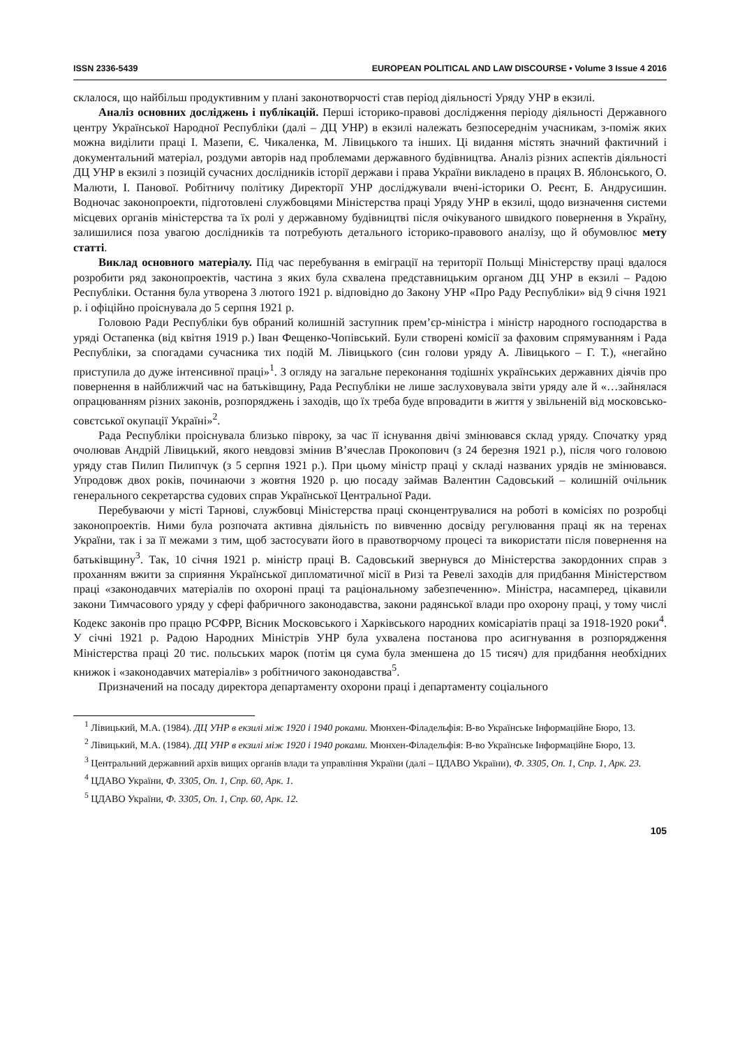ISSN 2336-5439 EUROPEAN POLITICAL AND LAW DISCOURSE • Volume 3 Issue 4 2016
склалося, що найбільш продуктивним у плані законотворчості став період діяльності Уряду УНР в екзилі.
Аналіз основних досліджень і публікацій. Перші історико-правові дослідження періоду діяльності Державного центру Української Народної Республіки (далі – ДЦ УНР) в екзилі належать безпосереднім учасникам, з-поміж яких можна виділити праці І. Мазепи, Є. Чикаленка, М. Лівицького та інших. Ці видання містять значний фактичний і документальний матеріал, роздуми авторів над проблемами державного будівництва. Аналіз різних аспектів діяльності ДЦ УНР в екзилі з позицій сучасних дослідників історії держави і права України викладено в працях В. Яблонського, О. Малюти, І. Панової. Робітничу політику Директорії УНР досліджували вчені-історики О. Реєнт, Б. Андрусишин. Водночас законопроекти, підготовлені службовцями Міністерства праці Уряду УНР в екзилі, щодо визначення системи місцевих органів міністерства та їх ролі у державному будівництві після очікуваного швидкого повернення в Україну, залишилися поза увагою дослідників та потребують детального історико-правового аналізу, що й обумовлює мету статті.
Виклад основного матеріалу. Під час перебування в еміграції на території Польщі Міністерству праці вдалося розробити ряд законопроектів, частина з яких була схвалена представницьким органом ДЦ УНР в екзилі – Радою Республіки. Остання була утворена 3 лютого 1921 р. відповідно до Закону УНР «Про Раду Республіки» від 9 січня 1921 р. і офіційно проіснувала до 5 серпня 1921 р.
Головою Ради Республіки був обраний колишній заступник прем’єр-міністра і міністр народного господарства в уряді Остапенка (від квітня 1919 р.) Іван Фещенко-Чопівський. Були створені комісії за фаховим спрямуванням і Рада Республіки, за спогадами сучасника тих подій М. Лівицького (син голови уряду А. Лівицького – Г. Т.), «негайно приступила до дуже інтенсивної праці»<sup>1</sup>. З огляду на загальне переконання тодішніх українських державних діячів про повернення в найближчий час на батьківщину, Рада Республіки не лише заслуховувала звіти уряду але й «…зайнялася опрацюванням різних законів, розпоряджень і заходів, що їх треба буде впровадити в життя у звільненій від московсько-совєтської окупації Україні»<sup>2</sup>.
Рада Республіки проіснувала близько півроку, за час її існування двічі змінювався склад уряду. Спочатку уряд очолював Андрій Лівицький, якого невдовзі змінив В’ячеслав Прокопович (з 24 березня 1921 р.), після чого головою уряду став Пилип Пилипчук (з 5 серпня 1921 р.). При цьому міністр праці у складі названих урядів не змінювався. Упродовж двох років, починаючи з жовтня 1920 р. цю посаду займав Валентин Садовський – колишній очільник генерального секретарства судових справ Української Центральної Ради.
Перебуваючи у місті Тарнові, службовці Міністерства праці сконцентрувалися на роботі в комісіях по розробці законопроектів. Ними була розпочата активна діяльність по вивченню досвіду регулювання праці як на теренах України, так і за її межами з тим, щоб застосувати його в правотворчому процесі та використати після повернення на батьківщину<sup>3</sup>. Так, 10 січня 1921 р. міністр праці В. Садовський звернувся до Міністерства закордонних справ з проханням вжити за сприяння Української дипломатичної місії в Ризі та Ревелі заходів для придбання Міністерством праці «законодавчих матеріалів по охороні праці та раціональному забезпеченню». Міністра, насамперед, цікавили закони Тимчасового уряду у сфері фабричного законодавства, закони радянської влади про охорону праці, у тому числі Кодекс законів про працю РСФРР, Вісник Московського і Харківського народних комісаріатів праці за 1918-1920 роки<sup>4</sup>. У січні 1921 р. Радою Народних Міністрів УНР була ухвалена постанова про асигнування в розпорядження Міністерства праці 20 тис. польських марок (потім ця сума була зменшена до 15 тисяч) для придбання необхідних книжок і «законодавчих матеріалів» з робітничого законодавства<sup>5</sup>.
Призначений на посаду директора департаменту охорони праці і департаменту соціального
<sup>1</sup> Лівицький, М.А. (1984). ДЦ УНР в екзилі між 1920 і 1940 роками. Мюнхен-Філадельфія: В-во Українське Інформаційне Бюро, 13.
<sup>2</sup> Лівицький, М.А. (1984). ДЦ УНР в екзилі між 1920 і 1940 роками. Мюнхен-Філадельфія: В-во Українське Інформаційне Бюро, 13.
<sup>3</sup> Центральний державний архів вищих органів влади та управління України (далі – ЦДАВО України), Ф. 3305, Оп. 1, Спр. 1, Арк. 23.
<sup>4</sup> ЦДАВО України, Ф. 3305, Оп. 1, Спр. 60, Арк. 1.
<sup>5</sup> ЦДАВО України, Ф. 3305, Оп. 1, Спр. 60, Арк. 12.
105